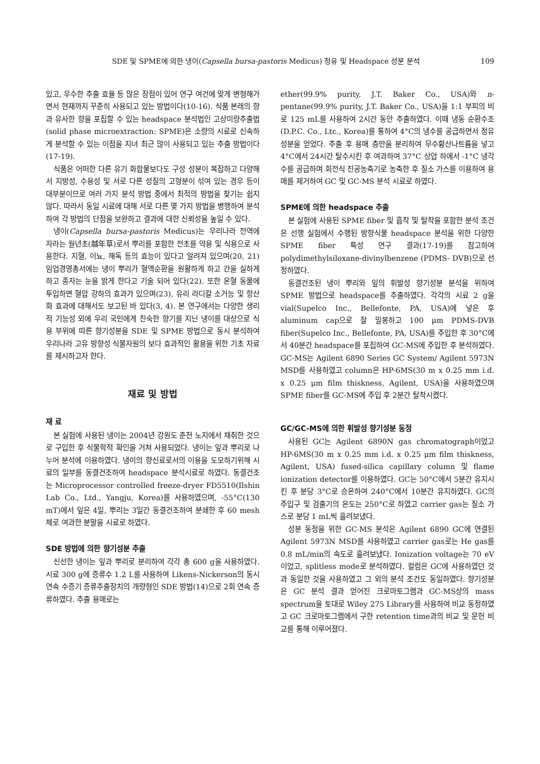SDE 및 SPME에 의한 냉이(Capsella bursa-pastoris Medicus) 정유 및 Headspace 성분 분석 109
있고, 우수한 추출 효율 등 많은 장점이 있어 연구 여건에 맞게 변형해가면서 현재까지 꾸준히 사용되고 있는 방법이다(10-16). 식품 본래의 향과 유사한 향을 포집할 수 있는 headspace 분석법인 고상미량추출법(solid phase microextraction: SPME)은 소량의 시료로 신속하게 분석할 수 있는 이점을 지녀 최근 많이 사용되고 있는 추출 방법이다(17-19).
식품은 어떠한 다른 유기 화합물보다도 구성 성분이 복잡하고 다양해서 지방성, 수용성 및 서로 다른 성질의 고형분이 섞여 있는 경우 등이 대부분이므로 여러 가지 분석 방법 중에서 최적의 방법을 찾기는 쉽지 않다. 따라서 동일 시료에 대해 서로 다른 몇 가지 방법을 병행하여 분석하여 각 방법의 단점을 보완하고 결과에 대한 신뢰성을 높일 수 있다.
냉이(Capsella bursa-pastoris Medicus)는 우리나라 전역에 자라는 월년초(越年草)로서 뿌리를 포함한 전초를 약용 및 식용으로 사용한다. 지혈, 이뇨, 해독 등의 효능이 있다고 알려져 있으며(20, 21) 임업경영총서에는 냉이 뿌리가 혈액순환을 원활하게 하고 간을 실하게 하고 종자는 눈을 밝게 한다고 기술 되어 있다(22). 또한 온혈 동물에 투입하면 혈압 강하의 효과가 있으며(23), 유리 라디칼 소거능 및 항산화 효과에 대해서도 보고된 바 있다(3, 4). 본 연구에서는 다양한 생리적 기능성 외에 우리 국민에게 친숙한 향기를 지닌 냉이를 대상으로 식용 부위에 따른 향기성분을 SDE 및 SPME 방법으로 동시 분석하여 우리나라 고유 방향성 식물자원의 보다 효과적인 활용을 위한 기초 자료를 제시하고자 한다.
재료 및 방법
재 료
본 실험에 사용된 냉이는 2004년 강원도 춘천 노지에서 채취한 것으로 구입한 후 식물학적 확인을 거쳐 사용되었다. 냉이는 잎과 뿌리로 나누어 분석에 이용하였다. 냉이의 향신료로서의 이용을 도모하기위해 시료의 일부를 동결건조하여 headspace 분석시료로 하였다. 동결건조는 Microprocessor controlled freeze-dryer FD5510(Ilshin Lab Co., Ltd., Yangju, Korea)를 사용하였으며, -55°C(130 mT)에서 잎은 4일, 뿌리는 3일간 동결건조하여 분쇄한 후 60 mesh 체로 여과한 분말을 시료로 하였다.
SDE 방법에 의한 향기성분 추출
신선한 냉이는 잎과 뿌리로 분리하여 각각 총 600 g을 사용하였다. 시료 300 g에 증류수 1.2 L를 사용하여 Likens-Nickerson의 동시 연속 수증기 증류추출장치의 개량형인 SDE 방법(14)으로 2회 연속 증류하였다. 추출 용매로는
ether(99.9% purity, J.T. Baker Co., USA)와 n-pentane(99.9% purity, J.T. Baker Co., USA)을 1:1 부피의 비로 125 mL를 사용하여 2시간 동안 추출하였다. 이때 냉동 순환수조(D.P.C. Co., Ltc., Korea)를 통하여 4°C의 냉수를 공급하면서 정유 성분을 얻었다. 추출 후 용매 층만을 분리하여 무수황산나트륨을 넣고 4°C에서 24시간 탈수시킨 후 여과하여 37°C 상압 하에서 -1°C 냉각수를 공급하며 회전식 진공농축기로 농축한 후 질소 가스를 이용하여 용매를 제거하여 GC 및 GC-MS 분석 시료로 하였다.
SPME에 의한 headspace 추출
본 실험에 사용된 SPME fiber 및 흡착 및 탈착을 포함한 분석 조건은 선행 실험에서 수행된 방향식물 headspace 분석을 위한 다양한 SPME fiber 특성 연구 결과(17-19)를 참고하여 polydimethylsiloxane-divinylbenzene (PDMS- DVB)으로 선정하였다.
동결건조된 냉이 뿌리와 잎의 휘발성 향기성분 분석을 위하여 SPME 방법으로 headspace를 추출하였다. 각각의 시료 2 g을 vial(Supelco Inc., Bellefonte, PA, USA)에 넣은 후 aluminum cap으로 잘 밀봉하고 100 μm PDMS-DVB fiber(Supelco Inc., Bellefonte, PA, USA)를 주입한 후 30°C에서 40분간 headspace를 포집하여 GC-MS에 주입한 후 분석하였다. GC-MS는 Agilent 6890 Series GC System/ Agilent 5973N MSD를 사용하였고 column은 HP-6MS(30 m x 0.25 mm i.d. x 0.25 μm film thiskness, Agilent, USA)을 사용하였으며 SPME fiber를 GC-MS에 주입 후 2분간 탈착시켰다.
GC/GC-MS에 의한 휘발성 향기성분 동정
사용된 GC는 Agilent 6890N gas chromatograph이었고 HP-6MS(30 m x 0.25 mm i.d. x 0.25 μm film thiskness, Agilent, USA) fused-silica capillary column 및 flame ionization detector를 이용하였다. GC는 50°C에서 5분간 유지시킨 후 분당 3°C로 승온하여 240°C에서 10분간 유지하였다. GC의 주입구 및 검출기의 온도는 250°C로 하였고 carrier gas는 질소 가스로 분당 1 mL씩 흘려보냈다.
성분 동정을 위한 GC-MS 분석은 Agilent 6890 GC에 연결된 Agilent 5973N MSD를 사용하였고 carrier gas로는 He gas를 0.8 mL/min의 속도로 흘려보냈다. Ionization voltage는 70 eV이었고, splitless mode로 분석하였다. 컬럼은 GC에 사용하였던 것과 동일한 것을 사용하였고 그 외의 분석 조건도 동일하였다. 향기성분은 GC 분석 결과 얻어진 크로마토그램과 GC-MS상의 mass spectrum을 토대로 Wiley 275 Library를 사용하여 비교 동정하였고 GC 크로마토그램에서 구한 retention time과의 비교 및 문헌 비교를 통해 이루어졌다.